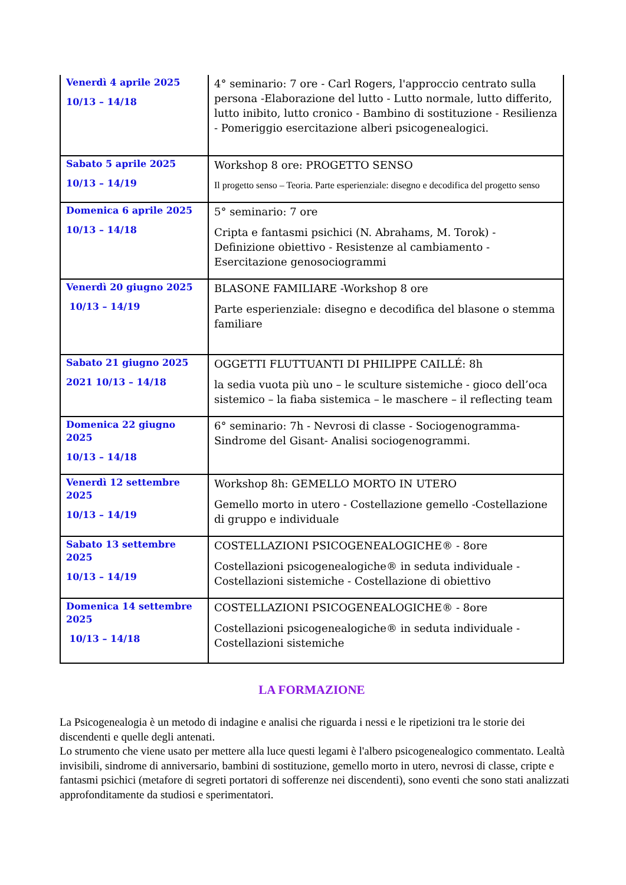| Venerdì 4 aprile 2025 10/13 – 14/18 | 4° seminario: 7 ore - Carl Rogers, l'approccio centrato sulla persona -Elaborazione del lutto - Lutto normale, lutto differito, lutto inibito, lutto cronico - Bambino di sostituzione - Resilienza - Pomeriggio esercitazione alberi psicogenealogici. |
| Sabato 5 aprile 2025 10/13 – 14/19 | Workshop 8 ore: PROGETTO SENSO Il progetto senso – Teoria. Parte esperienziale: disegno e decodifica del progetto senso |
| Domenica 6 aprile 2025 10/13 – 14/18 | 5° seminario: 7 ore Cripta e fantasmi psichici (N. Abrahams, M. Torok) - Definizione obiettivo - Resistenze al cambiamento - Esercitazione genosociogrammi |
| Venerdì 20 giugno 2025 10/13 – 14/19 | BLASONE FAMILIARE -Workshop 8 ore Parte esperienziale: disegno e decodifica del blasone o stemma familiare |
| Sabato 21 giugno 2025 2021 10/13 – 14/18 | OGGETTI FLUTTUANTI DI PHILIPPE CAILLÉ: 8h la sedia vuota più uno – le sculture sistemiche - gioco dell’oca sistemico – la fiaba sistemica – le maschere – il reflecting team |
| Domenica 22 giugno 2025 10/13 – 14/18 | 6° seminario: 7h - Nevrosi di classe - Sociogenogramma- Sindrome del Gisant- Analisi sociogenogrammi. |
| Venerdì 12 settembre 2025 10/13 – 14/19 | Workshop 8h: GEMELLO MORTO IN UTERO Gemello morto in utero - Costellazione gemello -Costellazione di gruppo e individuale |
| Sabato 13 settembre 2025 10/13 – 14/19 | COSTELLAZIONI PSICOGENEALOGICHE® - 8ore Costellazioni psicogenealogiche® in seduta individuale - Costellazioni sistemiche - Costellazione di obiettivo |
| Domenica 14 settembre 2025 10/13 – 14/18 | COSTELLAZIONI PSICOGENEALOGICHE® - 8ore Costellazioni psicogenealogiche® in seduta individuale - Costellazioni sistemiche |
LA FORMAZIONE
La Psicogenealogia è un metodo di indagine e analisi che riguarda i nessi e le ripetizioni tra le storie dei discendenti e quelle degli antenati.
Lo strumento che viene usato per mettere alla luce questi legami è l'albero psicogenealogico commentato. Lealtà invisibili, sindrome di anniversario, bambini di sostituzione, gemello morto in utero, nevrosi di classe, cripte e fantasmi psichici (metafore di segreti portatori di sofferenze nei discendenti), sono eventi che sono stati analizzati approfonditamente da studiosi e sperimentatori.